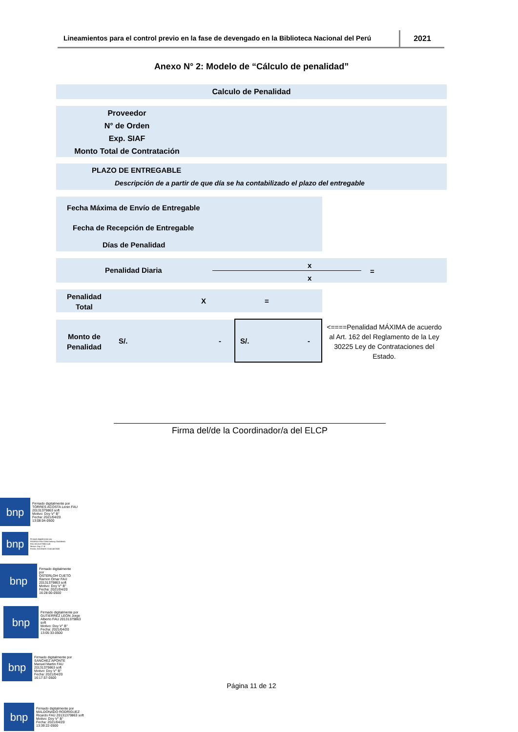Lineamientos para el control previo en la fase de devengado en la Biblioteca Nacional del Perú
2021
Anexo N° 2: Modelo de “Cálculo de penalidad”
Calculo de Penalidad
Proveedor
N° de Orden
Exp. SIAF
Monto Total de Contratación
PLAZO DE ENTREGABLE
Descripción de a partir de que día se ha contabilizado el plazo del entregable
Fecha Máxima de Envío de Entregable
Fecha de Recepción de Entregable
Días de Penalidad
Penalidad Diaria
x
x
=
Penalidad
Total
X =
Monto de
Penalidad
S/. -
S/. -
<====Penalidad MÁXIMA de acuerdo al Art. 162 del Reglamento de la Ley 30225 Ley de Contrataciones del Estado.
Firma del/de la Coordinador/a del ELCP
bnp
Firmado digitalmente por
TORRES ACOSTA Lenin FAU
20131379863 soft
Motivo: Doy V° B°
Fecha: 2021/04/20
13:08:04-0500
bnp
Firmado digitalmente por
RIVEROS FALCONI Anthony Godofredo
FAU 20131379863 soft
Motivo: Doy V° B°
Fecha: 2021/04/20 13:41:45-0500
bnp
Firmado digitalmente
por
OSTERLOH CUETO
Ramon Omar FAU
20131379863 soft
Motivo: Doy V° B°
Fecha: 2021/04/20
16:28:00-0500
bnp
Firmado digitalmente por
GUTIERREZ LEON Jorge
Alberto FAU 20131379863
soft
Motivo: Doy V° B°
Fecha: 2021/04/20
13:05:33-0500
bnp
Firmado digitalmente por
SANCHEZ APONTE
Manuel Martin FAU
20131379863 soft
Motivo: Doy V° B°
Fecha: 2021/04/20
16:17:57-0500
Página 11 de 12
bnp
Firmado digitalmente por
MALDONADO RODRIGUEZ
Ricardo FAU 20131379863 soft
Motivo: Doy V° B°
Fecha: 2021/04/20
13:39:22-0500